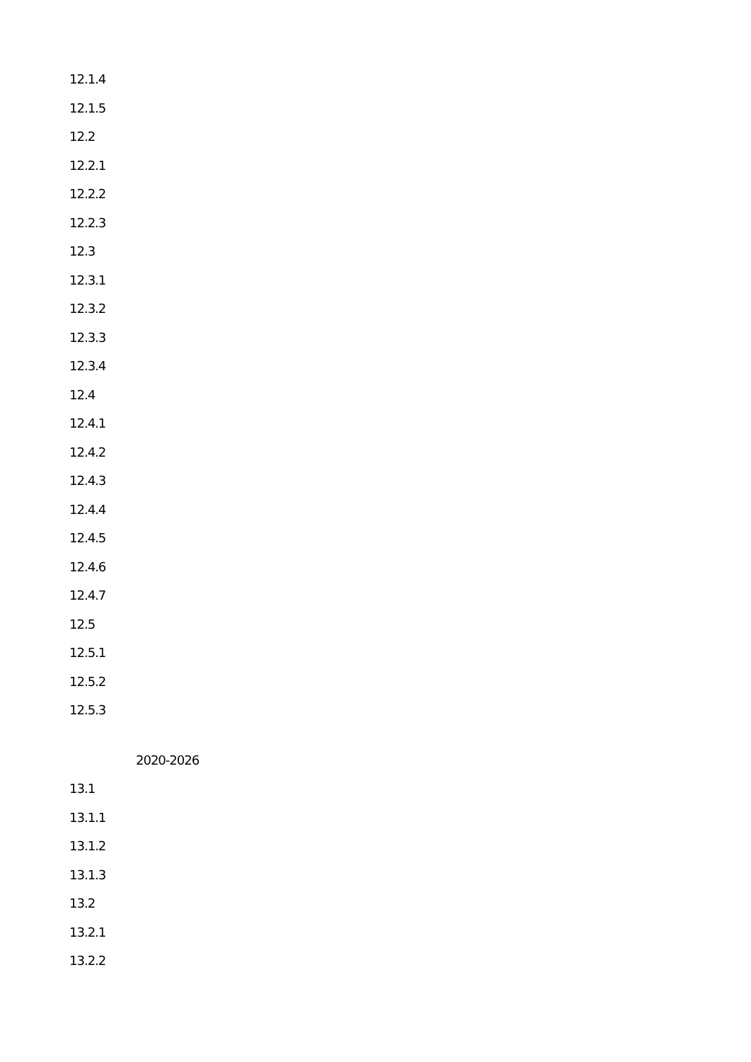12.1.4
12.1.5
12.2
12.2.1
12.2.2
12.2.3
12.3
12.3.1
12.3.2
12.3.3
12.3.4
12.4
12.4.1
12.4.2
12.4.3
12.4.4
12.4.5
12.4.6
12.4.7
12.5
12.5.1
12.5.2
12.5.3
2020-2026
13.1
13.1.1
13.1.2
13.1.3
13.2
13.2.1
13.2.2